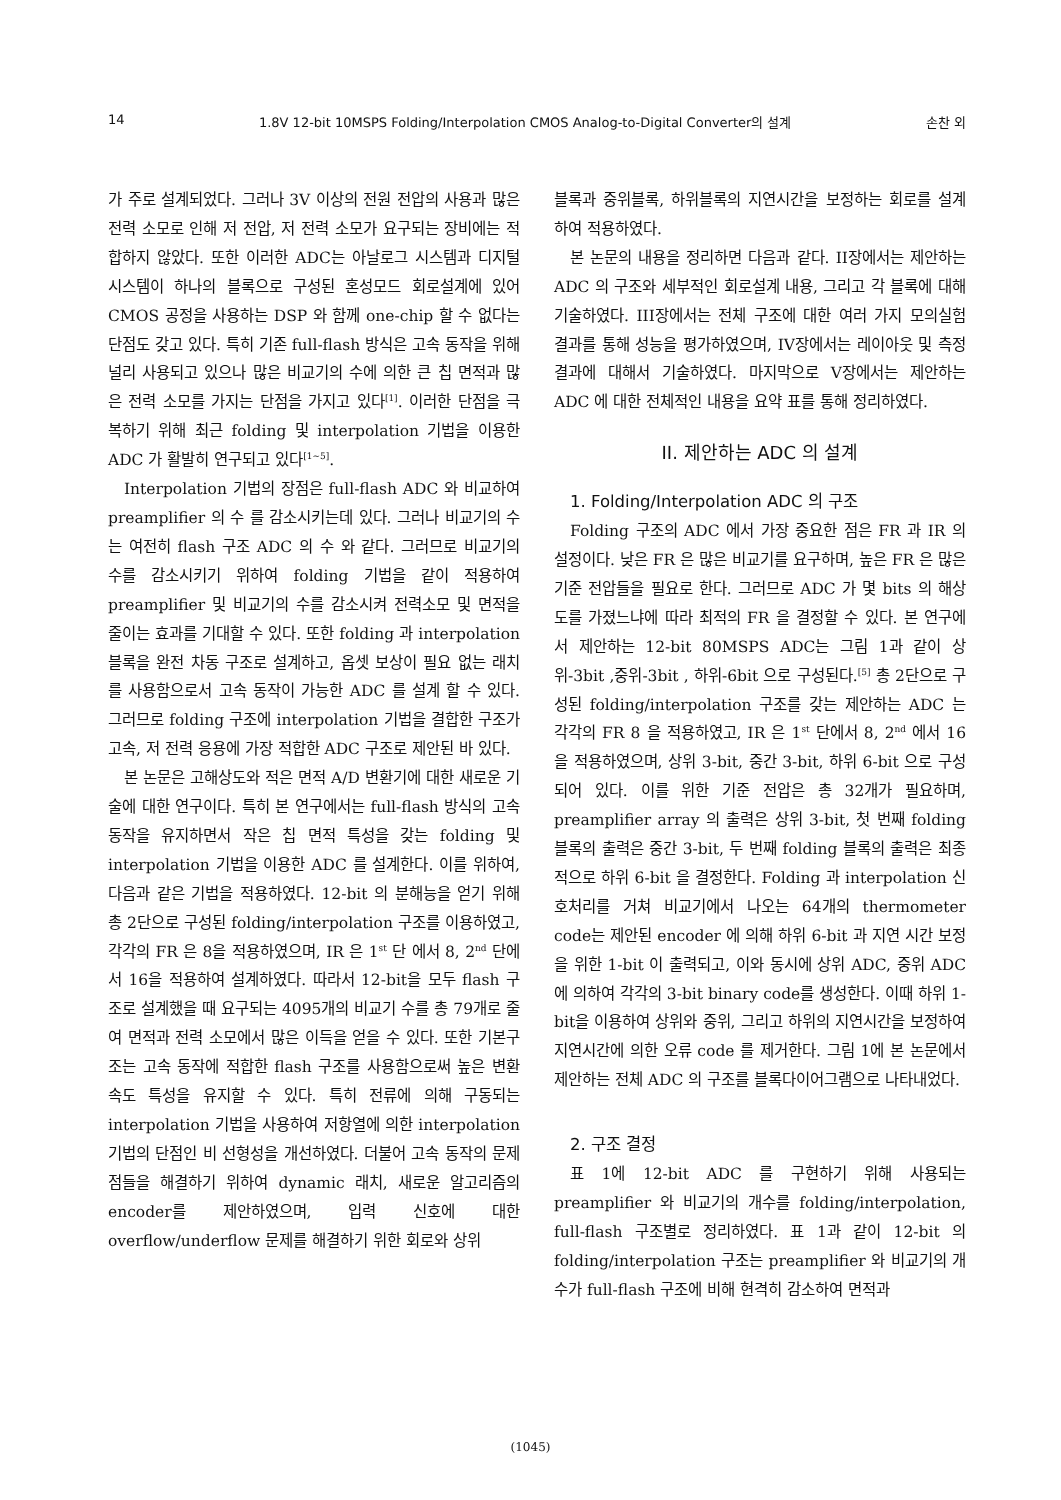14 1.8V 12-bit 10MSPS Folding/Interpolation CMOS Analog-to-Digital Converter의 설계 손찬 외
가 주로 설계되었다. 그러나 3V 이상의 전원 전압의 사용과 많은 전력 소모로 인해 저 전압, 저 전력 소모가 요구되는 장비에는 적합하지 않았다. 또한 이러한 ADC는 아날로그 시스템과 디지털 시스템이 하나의 블록으로 구성된 혼성모드 회로설계에 있어 CMOS 공정을 사용하는 DSP 와 함께 one-chip 할 수 없다는 단점도 갖고 있다. 특히 기존 full-flash 방식은 고속 동작을 위해 널리 사용되고 있으나 많은 비교기의 수에 의한 큰 칩 면적과 많은 전력 소모를 가지는 단점을 가지고 있다<sup>[1]</sup>. 이러한 단점을 극복하기 위해 최근 folding 및 interpolation 기법을 이용한 ADC 가 활발히 연구되고 있다<sup>[1~5]</sup>.
Interpolation 기법의 장점은 full-flash ADC 와 비교하여 preamplifier 의 수 를 감소시키는데 있다. 그러나 비교기의 수는 여전히 flash 구조 ADC 의 수 와 같다. 그러므로 비교기의 수를 감소시키기 위하여 folding 기법을 같이 적용하여 preamplifier 및 비교기의 수를 감소시켜 전력소모 및 면적을 줄이는 효과를 기대할 수 있다. 또한 folding 과 interpolation 블록을 완전 차동 구조로 설계하고, 옵셋 보상이 필요 없는 래치를 사용함으로서 고속 동작이 가능한 ADC 를 설계 할 수 있다. 그러므로 folding 구조에 interpolation 기법을 결합한 구조가 고속, 저 전력 응용에 가장 적합한 ADC 구조로 제안된 바 있다.
본 논문은 고해상도와 적은 면적 A/D 변환기에 대한 새로운 기술에 대한 연구이다. 특히 본 연구에서는 full-flash 방식의 고속 동작을 유지하면서 작은 칩 면적 특성을 갖는 folding 및 interpolation 기법을 이용한 ADC 를 설계한다. 이를 위하여, 다음과 같은 기법을 적용하였다. 12-bit 의 분해능을 얻기 위해 총 2단으로 구성된 folding/interpolation 구조를 이용하였고, 각각의 FR 은 8을 적용하였으며, IR 은 1<sup>st</sup> 단 에서 8, 2<sup>nd</sup> 단에서 16을 적용하여 설계하였다. 따라서 12-bit을 모두 flash 구조로 설계했을 때 요구되는 4095개의 비교기 수를 총 79개로 줄여 면적과 전력 소모에서 많은 이득을 얻을 수 있다. 또한 기본구조는 고속 동작에 적합한 flash 구조를 사용함으로써 높은 변환속도 특성을 유지할 수 있다. 특히 전류에 의해 구동되는 interpolation 기법을 사용하여 저항열에 의한 interpolation 기법의 단점인 비 선형성을 개선하였다. 더불어 고속 동작의 문제점들을 해결하기 위하여 dynamic 래치, 새로운 알고리즘의 encoder를 제안하였으며, 입력 신호에 대한 overflow/underflow 문제를 해결하기 위한 회로와 상위
블록과 중위블록, 하위블록의 지연시간을 보정하는 회로를 설계하여 적용하였다.
본 논문의 내용을 정리하면 다음과 같다. II장에서는 제안하는 ADC 의 구조와 세부적인 회로설계 내용, 그리고 각 블록에 대해 기술하였다. III장에서는 전체 구조에 대한 여러 가지 모의실험 결과를 통해 성능을 평가하였으며, IV장에서는 레이아웃 및 측정결과에 대해서 기술하였다. 마지막으로 V장에서는 제안하는 ADC 에 대한 전체적인 내용을 요약 표를 통해 정리하였다.
II. 제안하는 ADC 의 설계
1. Folding/Interpolation ADC 의 구조
Folding 구조의 ADC 에서 가장 중요한 점은 FR 과 IR 의 설정이다. 낮은 FR 은 많은 비교기를 요구하며, 높은 FR 은 많은 기준 전압들을 필요로 한다. 그러므로 ADC 가 몇 bits 의 해상도를 가졌느냐에 따라 최적의 FR 을 결정할 수 있다. 본 연구에서 제안하는 12-bit 80MSPS ADC는 그림 1과 같이 상위-3bit ,중위-3bit , 하위-6bit 으로 구성된다.<sup>[5]</sup> 총 2단으로 구성된 folding/interpolation 구조를 갖는 제안하는 ADC 는 각각의 FR 8 을 적용하였고, IR 은 1<sup>st</sup> 단에서 8, 2<sup>nd</sup> 에서 16을 적용하였으며, 상위 3-bit, 중간 3-bit, 하위 6-bit 으로 구성되어 있다. 이를 위한 기준 전압은 총 32개가 필요하며, preamplifier array 의 출력은 상위 3-bit, 첫 번째 folding 블록의 출력은 중간 3-bit, 두 번째 folding 블록의 출력은 최종적으로 하위 6-bit 을 결정한다. Folding 과 interpolation 신호처리를 거쳐 비교기에서 나오는 64개의 thermometer code는 제안된 encoder 에 의해 하위 6-bit 과 지연 시간 보정을 위한 1-bit 이 출력되고, 이와 동시에 상위 ADC, 중위 ADC 에 의하여 각각의 3-bit binary code를 생성한다. 이때 하위 1-bit을 이용하여 상위와 중위, 그리고 하위의 지연시간을 보정하여 지연시간에 의한 오류 code 를 제거한다. 그림 1에 본 논문에서 제안하는 전체 ADC 의 구조를 블록다이어그램으로 나타내었다.
2. 구조 결정
표 1에 12-bit ADC 를 구현하기 위해 사용되는 preamplifier 와 비교기의 개수를 folding/interpolation, full-flash 구조별로 정리하였다. 표 1과 같이 12-bit 의 folding/interpolation 구조는 preamplifier 와 비교기의 개수가 full-flash 구조에 비해 현격히 감소하여 면적과
(1045)